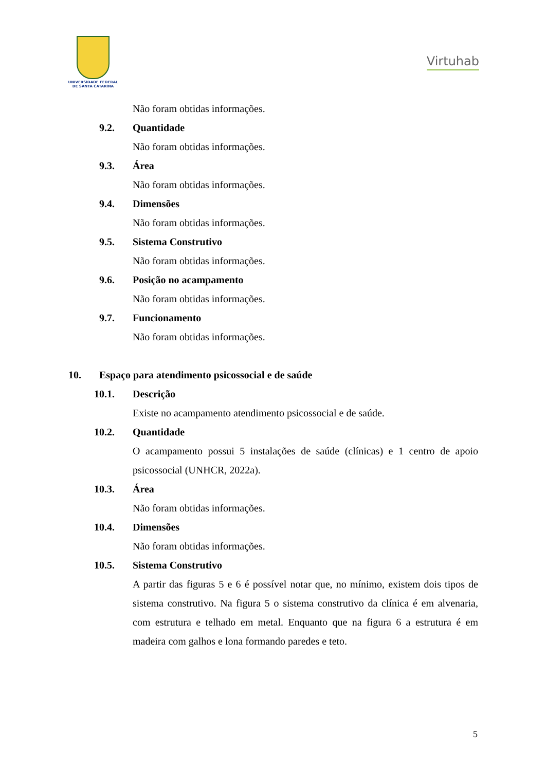UNIVERSIDADE FEDERAL
DE SANTA CATARINA
Virtuhab
Não foram obtidas informações.
9.2. Quantidade
Não foram obtidas informações.
9.3. Área
Não foram obtidas informações.
9.4. Dimensões
Não foram obtidas informações.
9.5. Sistema Construtivo
Não foram obtidas informações.
9.6. Posição no acampamento
Não foram obtidas informações.
9.7. Funcionamento
Não foram obtidas informações.
10. Espaço para atendimento psicossocial e de saúde
10.1. Descrição
Existe no acampamento atendimento psicossocial e de saúde.
10.2. Quantidade
O acampamento possui 5 instalações de saúde (clínicas) e 1 centro de apoio psicossocial (UNHCR, 2022a).
10.3. Área
Não foram obtidas informações.
10.4. Dimensões
Não foram obtidas informações.
10.5. Sistema Construtivo
A partir das figuras 5 e 6 é possível notar que, no mínimo, existem dois tipos de sistema construtivo. Na figura 5 o sistema construtivo da clínica é em alvenaria, com estrutura e telhado em metal. Enquanto que na figura 6 a estrutura é em madeira com galhos e lona formando paredes e teto.
5